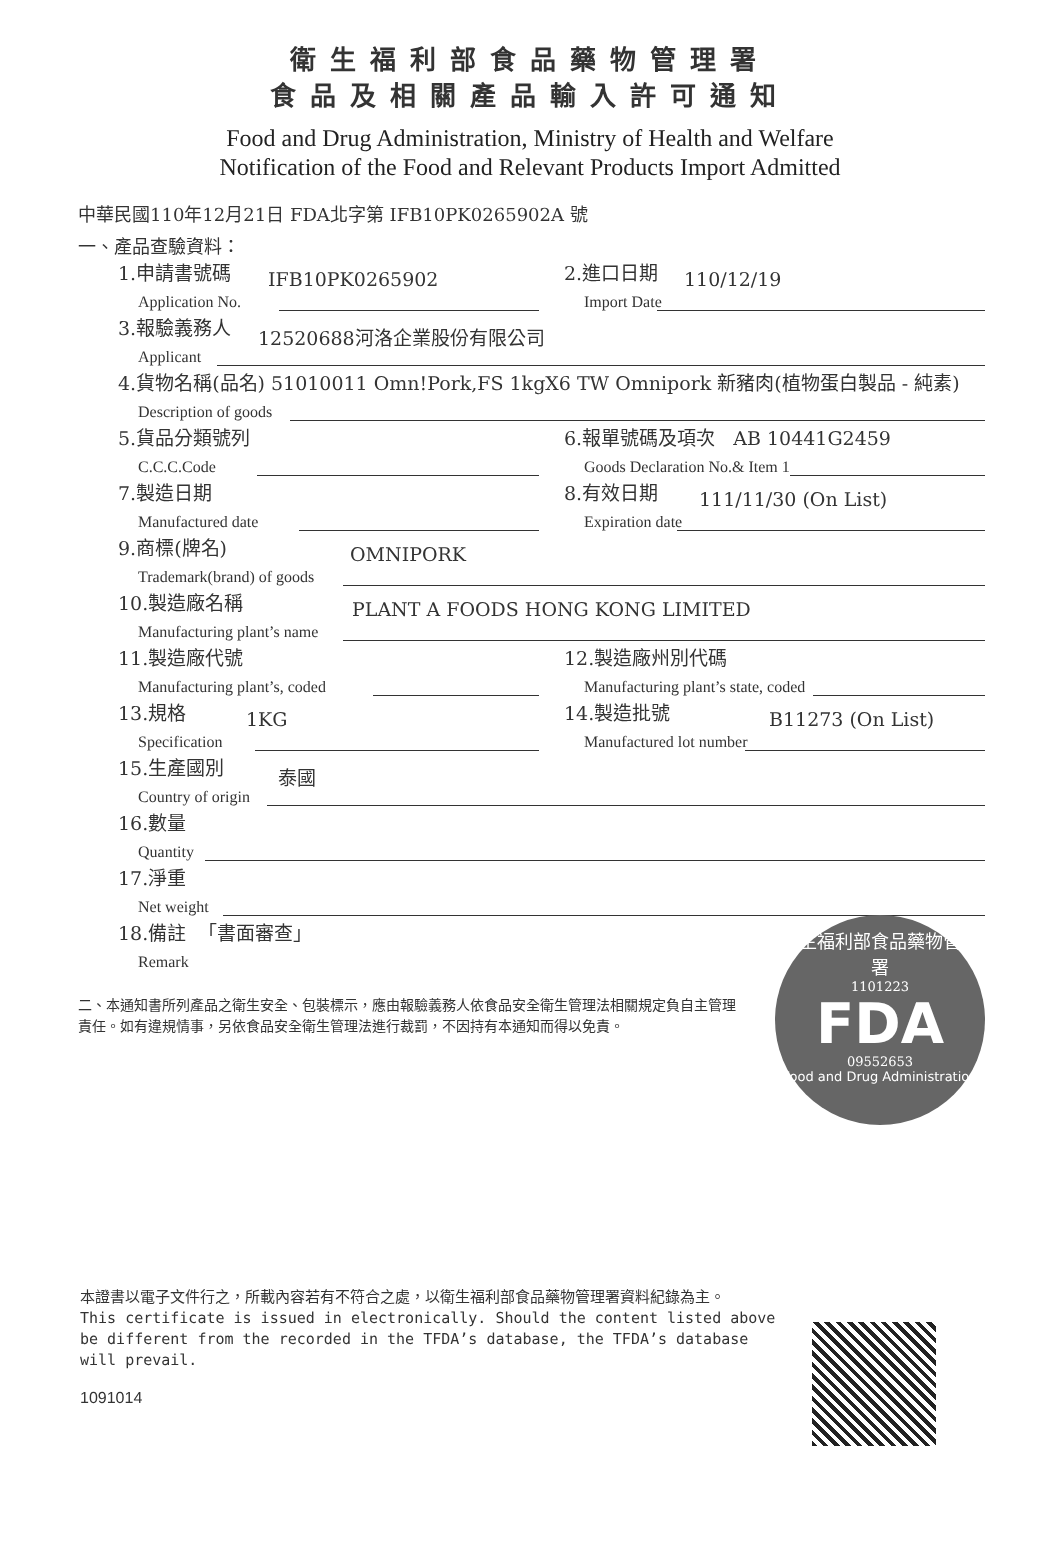衛生福利部食品藥物管理署
食品及相關產品輸入許可通知
Food and Drug Administration, Ministry of Health and Welfare
Notification of the Food and Relevant Products Import Admitted
中華民國110年12月21日 FDA北字第 IFB10PK0265902A 號
一、產品查驗資料：
1.申請書號碼
Application No.
IFB10PK0265902
2.進口日期
Import Date
110/12/19
3.報驗義務人
Applicant
12520688河洛企業股份有限公司
4.貨物名稱(品名) 51010011 Omn!Pork,FS 1kgX6 TW Omnipork 新豬肉(植物蛋白製品 - 純素)
Description of goods
5.貨品分類號列
C.C.C.Code
6.報單號碼及項次 AB 10441G2459
Goods Declaration No.& Item 1
7.製造日期
Manufactured date
8.有效日期
Expiration date
111/11/30 (On List)
9.商標(牌名)
Trademark(brand) of goods
OMNIPORK
10.製造廠名稱
Manufacturing plant’s name
PLANT A FOODS HONG KONG LIMITED
11.製造廠代號
Manufacturing plant’s, coded
12.製造廠州別代碼
Manufacturing plant’s state, coded
13.規格
Specification
1KG
14.製造批號
Manufactured lot number
B11273 (On List)
15.生產國別
Country of origin
泰國
16.數量
Quantity
17.淨重
Net weight
18.備註 「書面審查」
Remark
二、本通知書所列產品之衛生安全、包裝標示，應由報驗義務人依食品安全衛生管理法相關規定負自主管理責任。如有違規情事，另依食品安全衛生管理法進行裁罰，不因持有本通知而得以免責。
衛生福利部食品藥物管理署
1101223
FDA
09552653
Food and Drug Administration
本證書以電子文件行之，所載內容若有不符合之處，以衛生福利部食品藥物管理署資料紀錄為主。
This certificate is issued in electronically. Should the content listed above be different from the recorded in the TFDA’s database, the TFDA’s database will prevail.
1091014